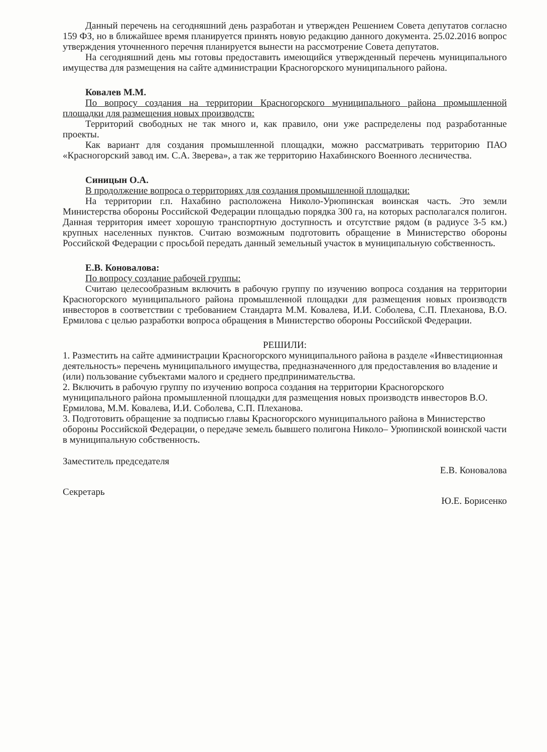Данный перечень на сегодняшний день разработан и утвержден Решением Совета депутатов согласно 159 ФЗ, но в ближайшее время планируется принять новую редакцию данного документа. 25.02.2016 вопрос утверждения уточненного перечня планируется вынести на рассмотрение Совета депутатов.
На сегодняшний день мы готовы предоставить имеющийся утвержденный перечень муниципального имущества для размещения на сайте администрации Красногорского муниципального района.
Ковалев М.М.
По вопросу создания на территории Красногорского муниципального района промышленной площадки для размещения новых производств:
Территорий свободных не так много и, как правило, они уже распределены под разработанные проекты.
Как вариант для создания промышленной площадки, можно рассматривать территорию ПАО «Красногорский завод им. С.А. Зверева», а так же территорию Нахабинского Военного лесничества.
Синицын О.А.
В продолжение вопроса о территориях для создания промышленной площадки:
На территории г.п. Нахабино расположена Николо-Урюпинская воинская часть. Это земли Министерства обороны Российской Федерации площадью порядка 300 га, на которых располагался полигон. Данная территория имеет хорошую транспортную доступность и отсутствие рядом (в радиусе 3-5 км.) крупных населенных пунктов. Считаю возможным подготовить обращение в Министерство обороны Российской Федерации с просьбой передать данный земельный участок в муниципальную собственность.
Е.В. Коновалова:
По вопросу создание рабочей группы:
Считаю целесообразным включить в рабочую группу по изучению вопроса создания на территории Красногорского муниципального района промышленной площадки для размещения новых производств инвесторов в соответствии с требованием Стандарта М.М. Ковалева, И.И. Соболева, С.П. Плеханова, В.О. Ермилова с целью разработки вопроса обращения в Министерство обороны Российской Федерации.
РЕШИЛИ:
1. Разместить на сайте администрации Красногорского муниципального района в разделе «Инвестиционная деятельность» перечень муниципального имущества, предназначенного для предоставления во владение и (или) пользование субъектами малого и среднего предпринимательства.
2. Включить в рабочую группу по изучению вопроса создания на территории Красногорского муниципального района промышленной площадки для размещения новых производств инвесторов В.О. Ермилова, М.М. Ковалева, И.И. Соболева, С.П. Плеханова.
3. Подготовить обращение за подписью главы Красногорского муниципального района в Министерство обороны Российской Федерации, о передаче земель бывшего полигона Николо– Урюпинской воинской части в муниципальную собственность.
Заместитель председателя Е.В. Коновалова
Секретарь Ю.Е. Борисенко